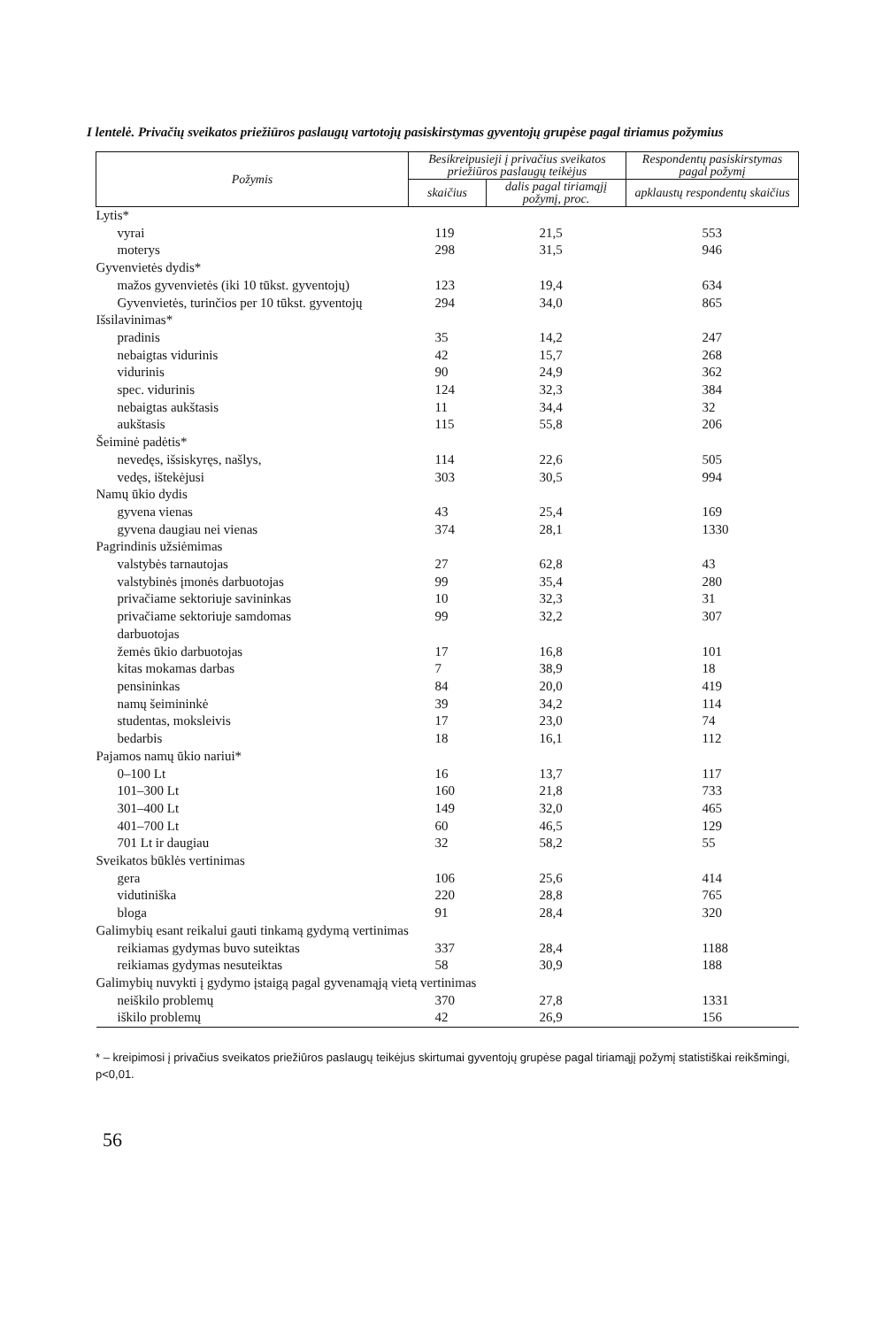I lentelė. Privačių sveikatos priežiūros paslaugų vartotojų pasiskirstymas gyventojų grupėse pagal tiriamus požymius
| Požymis | Besikreipusieji į privačius sveikatos priežiūros paslaugų teikėjus | | Respondentų pasiskirstymas pagal požymį |
| --- | --- | --- | --- |
| | skaičius | dalis pagal tiriamąjį požymį, proc. | apklaustų respondentų skaičius |
| Lytis* | | | |
| vyrai | 119 | 21,5 | 553 |
| moterys | 298 | 31,5 | 946 |
| Gyvenvietės dydis* | | | |
| mažos gyvenvietės (iki 10 tūkst. gyventojų) | 123 | 19,4 | 634 |
| Gyvenvietės, turinčios per 10 tūkst. gyventojų | 294 | 34,0 | 865 |
| Išsilavinimas* | | | |
| pradinis | 35 | 14,2 | 247 |
| nebaigtas vidurinis | 42 | 15,7 | 268 |
| vidurinis | 90 | 24,9 | 362 |
| spec. vidurinis | 124 | 32,3 | 384 |
| nebaigtas aukštasis | 11 | 34,4 | 32 |
| aukštasis | 115 | 55,8 | 206 |
| Šeiminė padėtis* | | | |
| nevedęs, išsiskyręs, našlys, | 114 | 22,6 | 505 |
| vedęs, ištekėjusi | 303 | 30,5 | 994 |
| Namų ūkio dydis | | | |
| gyvena vienas | 43 | 25,4 | 169 |
| gyvena daugiau nei vienas | 374 | 28,1 | 1330 |
| Pagrindinis užsiėmimas | | | |
| valstybės tarnautojas | 27 | 62,8 | 43 |
| valstybinės įmonės darbuotojas | 99 | 35,4 | 280 |
| privačiame sektoriuje savininkas | 10 | 32,3 | 31 |
| privačiame sektoriuje samdomas darbuotojas | 99 | 32,2 | 307 |
| žemės ūkio darbuotojas | 17 | 16,8 | 101 |
| kitas mokamas darbas | 7 | 38,9 | 18 |
| pensininkas | 84 | 20,0 | 419 |
| namų šeimininkė | 39 | 34,2 | 114 |
| studentas, moksleivis | 17 | 23,0 | 74 |
| bedarbis | 18 | 16,1 | 112 |
| Pajamos namų ūkio nariui* | | | |
| 0–100 Lt | 16 | 13,7 | 117 |
| 101–300 Lt | 160 | 21,8 | 733 |
| 301–400 Lt | 149 | 32,0 | 465 |
| 401–700 Lt | 60 | 46,5 | 129 |
| 701 Lt ir daugiau | 32 | 58,2 | 55 |
| Sveikatos būklės vertinimas | | | |
| gera | 106 | 25,6 | 414 |
| vidutiniška | 220 | 28,8 | 765 |
| bloga | 91 | 28,4 | 320 |
| Galimybių esant reikalui gauti tinkamą gydymą vertinimas | | | |
| reikiamas gydymas buvo suteiktas | 337 | 28,4 | 1188 |
| reikiamas gydymas nesuteiktas | 58 | 30,9 | 188 |
| Galimybių nuvykti į gydymo įstaigą pagal gyvenamąją vietą vertinimas | | | |
| neiškilo problemų | 370 | 27,8 | 1331 |
| iškilo problemų | 42 | 26,9 | 156 |
* – kreipimosi į privačius sveikatos priežiūros paslaugų teikėjus skirtumai gyventojų grupėse pagal tiriamąjį požymį statistiškai reikšmingi, p<0,01.
56